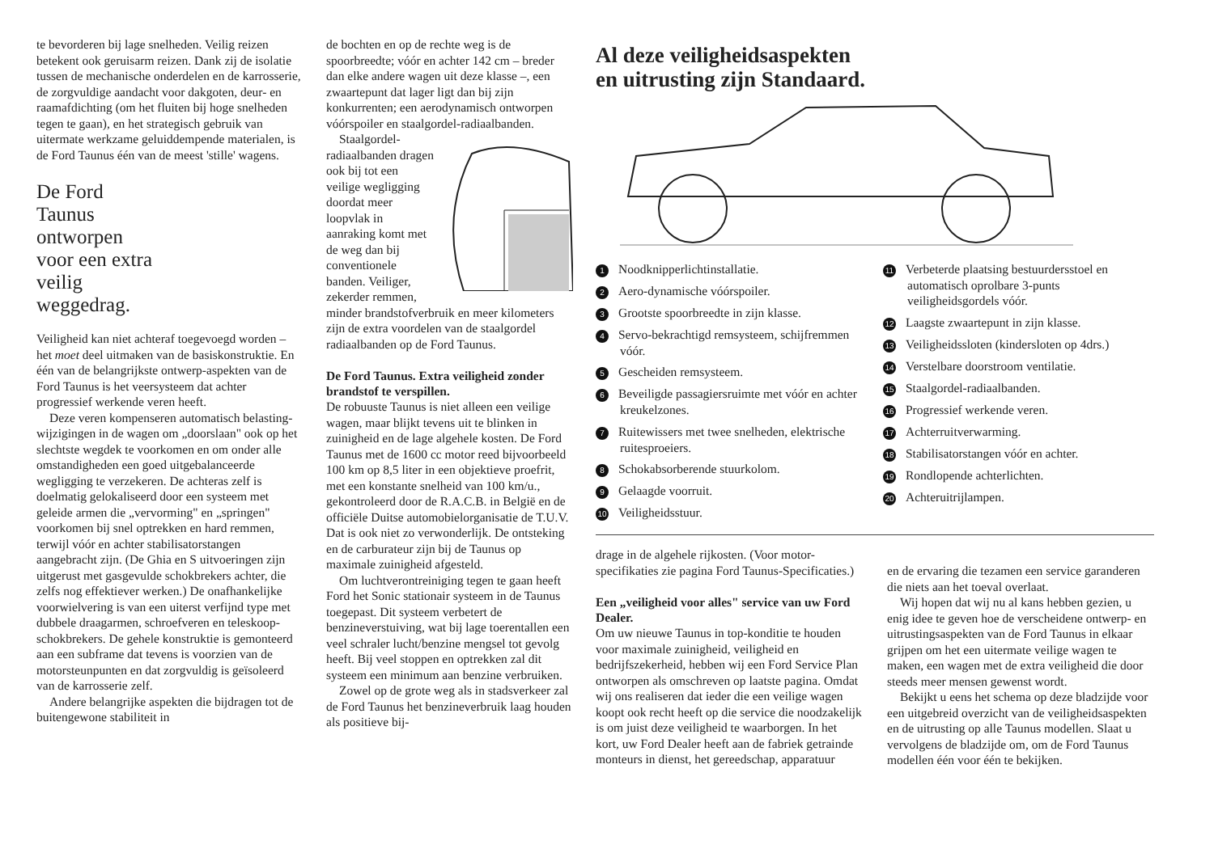te bevorderen bij lage snelheden. Veilig reizen betekent ook geruisarm reizen. Dank zij de isolatie tussen de mechanische onderdelen en de karrosserie, de zorgvuldige aandacht voor dakgoten, deur- en raamafdichting (om het fluiten bij hoge snelheden tegen te gaan), en het strategisch gebruik van uitermate werkzame geluiddempende materialen, is de Ford Taunus één van de meest 'stille' wagens.
De Ford
Taunus
ontworpen
voor een extra
veilig
weggedrag.
Veiligheid kan niet achteraf toegevoegd worden – het moet deel uitmaken van de basiskonstruktie. En één van de belangrijkste ontwerp-aspekten van de Ford Taunus is het veersysteem dat achter progressief werkende veren heeft.
Deze veren kompenseren automatisch belasting-wijzigingen in de wagen om „doorslaan" ook op het slechtste wegdek te voorkomen en om onder alle omstandigheden een goed uitgebalanceerde wegligging te verzekeren. De achteras zelf is doelmatig gelokaliseerd door een systeem met geleide armen die „vervorming" en „springen" voorkomen bij snel optrekken en hard remmen, terwijl vóór en achter stabilisatorstangen aangebracht zijn. (De Ghia en S uitvoeringen zijn uitgerust met gasgevulde schokbrekers achter, die zelfs nog effektiever werken.) De onafhankelijke voorwielvering is van een uiterst verfijnd type met dubbele draagarmen, schroefveren en teleskoop-schokbrekers. De gehele konstruktie is gemonteerd aan een subframe dat tevens is voorzien van de motorsteunpunten en dat zorgvuldig is geïsoleerd van de karrosserie zelf.
Andere belangrijke aspekten die bijdragen tot de buitengewone stabiliteit in
de bochten en op de rechte weg is de spoorbreedte; vóór en achter 142 cm – breder dan elke andere wagen uit deze klasse –, een zwaartepunt dat lager ligt dan bij zijn konkurrenten; een aerodynamisch ontworpen vóórspoiler en staalgordel-radiaalbanden.
Staalgordel-radiaalbanden dragen ook bij tot een veilige wegligging doordat meer loopvlak in aanraking komt met de weg dan bij conventionele banden. Veiliger, zekerder remmen, minder brandstofverbruik en meer kilometers zijn de extra voordelen van de staalgordel radiaalbanden op de Ford Taunus.
De Ford Taunus. Extra veiligheid zonder brandstof te verspillen.
De robuuste Taunus is niet alleen een veilige wagen, maar blijkt tevens uit te blinken in zuinigheid en de lage algehele kosten. De Ford Taunus met de 1600 cc motor reed bijvoorbeeld 100 km op 8,5 liter in een objektieve proefrit, met een konstante snelheid van 100 km/u., gekontroleerd door de R.A.C.B. in België en de officiële Duitse automobielorganisatie de T.U.V. Dat is ook niet zo verwonderlijk. De ontsteking en de carburateur zijn bij de Taunus op maximale zuinigheid afgesteld.
Om luchtverontreiniging tegen te gaan heeft Ford het Sonic stationair systeem in de Taunus toegepast. Dit systeem verbetert de benzineverstuiving, wat bij lage toerentallen een veel schraler lucht/benzine mengsel tot gevolg heeft. Bij veel stoppen en optrekken zal dit systeem een minimum aan benzine verbruiken.
Zowel op de grote weg als in stadsverkeer zal de Ford Taunus het benzineverbruik laag houden als positieve bij-
Al deze veiligheidsaspekten
en uitrusting zijn Standaard.
1 Noodknipperlichtinstallatie.
2 Aero-dynamische vóórspoiler.
3 Grootste spoorbreedte in zijn klasse.
4 Servo-bekrachtigd remsysteem, schijfremmen vóór.
5 Gescheiden remsysteem.
6 Beveiligde passagiersruimte met vóór en achter kreukelzones.
7 Ruitewissers met twee snelheden, elektrische ruitesproeiers.
8 Schokabsorberende stuurkolom.
9 Gelaagde voorruit.
10 Veiligheidsstuur.
11 Verbeterde plaatsing bestuurdersstoel en automatisch oprolbare 3-punts veiligheidsgordels vóór.
12 Laagste zwaartepunt in zijn klasse.
13 Veiligheidssloten (kindersloten op 4drs.)
14 Verstelbare doorstroom ventilatie.
15 Staalgordel-radiaalbanden.
16 Progressief werkende veren.
17 Achterruitverwarming.
18 Stabilisatorstangen vóór en achter.
19 Rondlopende achterlichten.
20 Achteruitrijlampen.
drage in de algehele rijkosten. (Voor motor-specifikaties zie pagina Ford Taunus-Specificaties.)
Een „veiligheid voor alles" service van uw Ford Dealer.
Om uw nieuwe Taunus in top-konditie te houden voor maximale zuinigheid, veiligheid en bedrijfszekerheid, hebben wij een Ford Service Plan ontworpen als omschreven op laatste pagina. Omdat wij ons realiseren dat ieder die een veilige wagen koopt ook recht heeft op die service die noodzakelijk is om juist deze veiligheid te waarborgen. In het kort, uw Ford Dealer heeft aan de fabriek getrainde monteurs in dienst, het gereedschap, apparatuur
en de ervaring die tezamen een service garanderen die niets aan het toeval overlaat.
Wij hopen dat wij nu al kans hebben gezien, u enig idee te geven hoe de verscheidene ontwerp- en uitrustingsaspekten van de Ford Taunus in elkaar grijpen om het een uitermate veilige wagen te maken, een wagen met de extra veiligheid die door steeds meer mensen gewenst wordt.
Bekijkt u eens het schema op deze bladzijde voor een uitgebreid overzicht van de veiligheidsaspekten en de uitrusting op alle Taunus modellen. Slaat u vervolgens de bladzijde om, om de Ford Taunus modellen één voor één te bekijken.